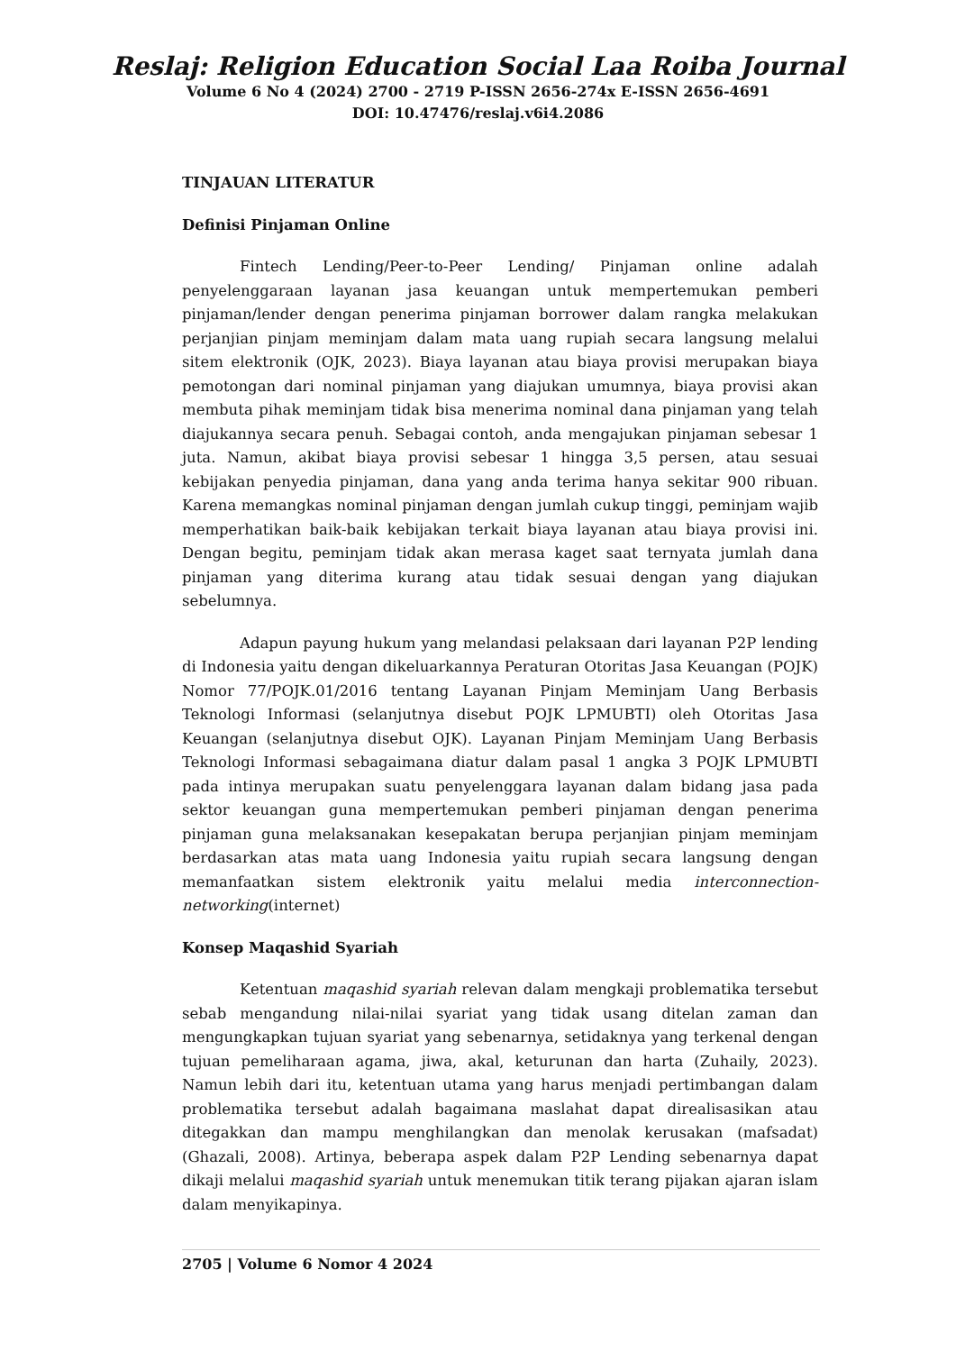Reslaj: Religion Education Social Laa Roiba Journal
Volume 6 No 4 (2024) 2700 - 2719 P-ISSN 2656-274x E-ISSN 2656-4691
DOI: 10.47476/reslaj.v6i4.2086
TINJAUAN LITERATUR
Definisi Pinjaman Online
Fintech Lending/Peer-to-Peer Lending/ Pinjaman online adalah penyelenggaraan layanan jasa keuangan untuk mempertemukan pemberi pinjaman/lender dengan penerima pinjaman borrower dalam rangka melakukan perjanjian pinjam meminjam dalam mata uang rupiah secara langsung melalui sitem elektronik (OJK, 2023). Biaya layanan atau biaya provisi merupakan biaya pemotongan dari nominal pinjaman yang diajukan umumnya, biaya provisi akan membuta pihak meminjam tidak bisa menerima nominal dana pinjaman yang telah diajukannya secara penuh. Sebagai contoh, anda mengajukan pinjaman sebesar 1 juta. Namun, akibat biaya provisi sebesar 1 hingga 3,5 persen, atau sesuai kebijakan penyedia pinjaman, dana yang anda terima hanya sekitar 900 ribuan. Karena memangkas nominal pinjaman dengan jumlah cukup tinggi, peminjam wajib memperhatikan baik-baik kebijakan terkait biaya layanan atau biaya provisi ini. Dengan begitu, peminjam tidak akan merasa kaget saat ternyata jumlah dana pinjaman yang diterima kurang atau tidak sesuai dengan yang diajukan sebelumnya.
Adapun payung hukum yang melandasi pelaksaan dari layanan P2P lending di Indonesia yaitu dengan dikeluarkannya Peraturan Otoritas Jasa Keuangan (POJK) Nomor 77/POJK.01/2016 tentang Layanan Pinjam Meminjam Uang Berbasis Teknologi Informasi (selanjutnya disebut POJK LPMUBTI) oleh Otoritas Jasa Keuangan (selanjutnya disebut OJK). Layanan Pinjam Meminjam Uang Berbasis Teknologi Informasi sebagaimana diatur dalam pasal 1 angka 3 POJK LPMUBTI pada intinya merupakan suatu penyelenggara layanan dalam bidang jasa pada sektor keuangan guna mempertemukan pemberi pinjaman dengan penerima pinjaman guna melaksanakan kesepakatan berupa perjanjian pinjam meminjam berdasarkan atas mata uang Indonesia yaitu rupiah secara langsung dengan memanfaatkan sistem elektronik yaitu melalui media interconnection-networking(internet)
Konsep Maqashid Syariah
Ketentuan maqashid syariah relevan dalam mengkaji problematika tersebut sebab mengandung nilai-nilai syariat yang tidak usang ditelan zaman dan mengungkapkan tujuan syariat yang sebenarnya, setidaknya yang terkenal dengan tujuan pemeliharaan agama, jiwa, akal, keturunan dan harta (Zuhaily, 2023). Namun lebih dari itu, ketentuan utama yang harus menjadi pertimbangan dalam problematika tersebut adalah bagaimana maslahat dapat direalisasikan atau ditegakkan dan mampu menghilangkan dan menolak kerusakan (mafsadat) (Ghazali, 2008). Artinya, beberapa aspek dalam P2P Lending sebenarnya dapat dikaji melalui maqashid syariah untuk menemukan titik terang pijakan ajaran islam dalam menyikapinya.
2705 | Volume 6 Nomor 4 2024